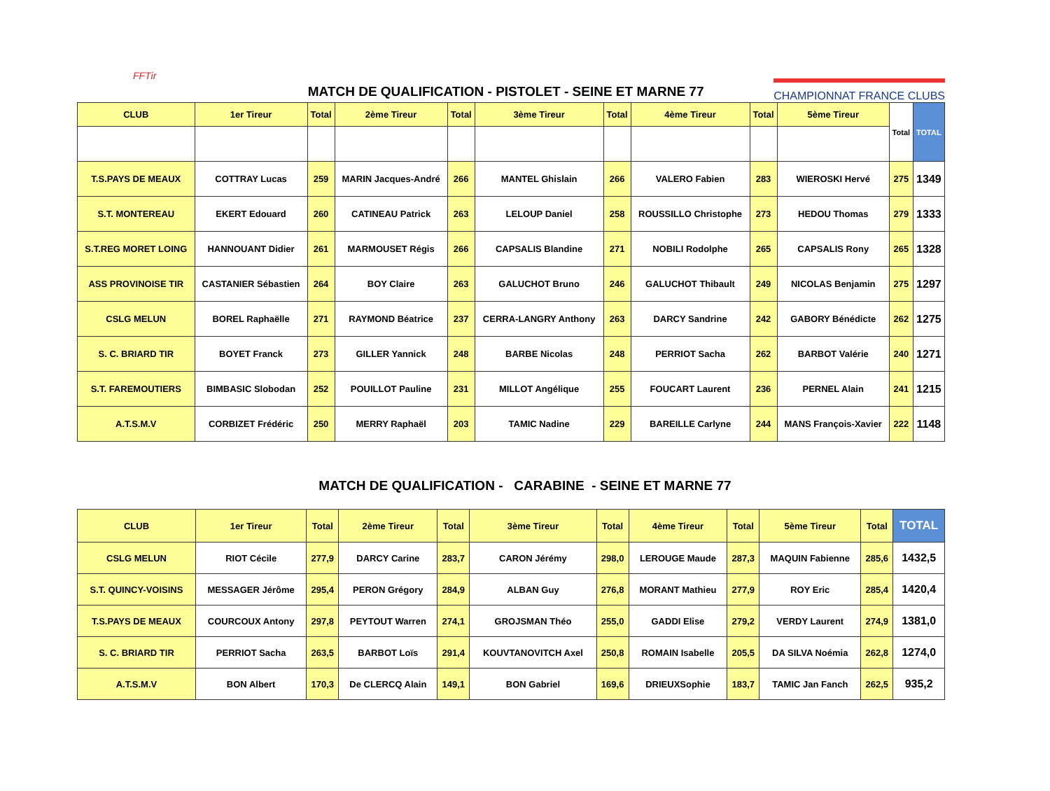FFTir
MATCH DE QUALIFICATION - PISTOLET - SEINE ET MARNE 77
CHAMPIONNAT FRANCE CLUBS
| CLUB | 1er Tireur | Total | 2ème Tireur | Total | 3ème Tireur | Total | 4ème Tireur | Total | 5ème Tireur | Total | TOTAL |
| --- | --- | --- | --- | --- | --- | --- | --- | --- | --- | --- | --- |
| T.S.PAYS DE MEAUX | COTTRAY Lucas | 259 | MARIN Jacques-André | 266 | MANTEL Ghislain | 266 | VALERO Fabien | 283 | WIEROSKI Hervé | 275 | 1349 |
| S.T. MONTEREAU | EKERT Edouard | 260 | CATINEAU Patrick | 263 | LELOUP Daniel | 258 | ROUSSILLO Christophe | 273 | HEDOU Thomas | 279 | 1333 |
| S.T.REG MORET LOING | HANNOUANT Didier | 261 | MARMOUSET Régis | 266 | CAPSALIS Blandine | 271 | NOBILI Rodolphe | 265 | CAPSALIS Rony | 265 | 1328 |
| ASS PROVINOISE TIR | CASTANIER Sébastien | 264 | BOY Claire | 263 | GALUCHOT Bruno | 246 | GALUCHOT Thibault | 249 | NICOLAS Benjamin | 275 | 1297 |
| CSLG MELUN | BOREL Raphaëlle | 271 | RAYMOND Béatrice | 237 | CERRA-LANGRY Anthony | 263 | DARCY Sandrine | 242 | GABORY Bénédicte | 262 | 1275 |
| S. C. BRIARD TIR | BOYET Franck | 273 | GILLER Yannick | 248 | BARBE Nicolas | 248 | PERRIOT Sacha | 262 | BARBOT Valérie | 240 | 1271 |
| S.T. FAREMOUTIERS | BIMBASIC Slobodan | 252 | POUILLOT Pauline | 231 | MILLOT Angélique | 255 | FOUCART Laurent | 236 | PERNEL Alain | 241 | 1215 |
| A.T.S.M.V | CORBIZET Frédéric | 250 | MERRY Raphaël | 203 | TAMIC Nadine | 229 | BAREILLE Carlyne | 244 | MANS François-Xavier | 222 | 1148 |
MATCH DE QUALIFICATION - CARABINE - SEINE ET MARNE 77
| CLUB | 1er Tireur | Total | 2ème Tireur | Total | 3ème Tireur | Total | 4ème Tireur | Total | 5ème Tireur | Total | TOTAL |
| --- | --- | --- | --- | --- | --- | --- | --- | --- | --- | --- | --- |
| CSLG MELUN | RIOT Cécile | 277,9 | DARCY Carine | 283,7 | CARON Jérémy | 298,0 | LEROUGE Maude | 287,3 | MAQUIN Fabienne | 285,6 | 1432,5 |
| S.T. QUINCY-VOISINS | MESSAGER Jérôme | 295,4 | PERON Grégory | 284,9 | ALBAN Guy | 276,8 | MORANT Mathieu | 277,9 | ROY Eric | 285,4 | 1420,4 |
| T.S.PAYS DE MEAUX | COURCOUX Antony | 297,8 | PEYTOUT Warren | 274,1 | GROJSMAN Théo | 255,0 | GADDI Elise | 279,2 | VERDY Laurent | 274,9 | 1381,0 |
| S. C. BRIARD TIR | PERRIOT Sacha | 263,5 | BARBOT Loïs | 291,4 | KOUVTANOVITCH Axel | 250,8 | ROMAIN Isabelle | 205,5 | DA SILVA Noémia | 262,8 | 1274,0 |
| A.T.S.M.V | BON Albert | 170,3 | De CLERCQ Alain | 149,1 | BON Gabriel | 169,6 | DRIEUXSophie | 183,7 | TAMIC Jan Fanch | 262,5 | 935,2 |